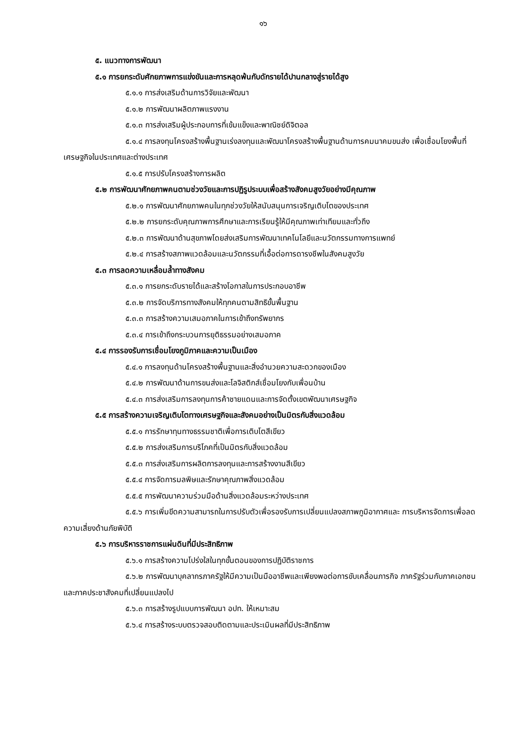๑๖
๕. แนวทางการพัฒนา
๕.๑ การยกระดับศักยภาพการแข่งขันและการหลุดพ้นกับดักรายได้ปานกลางสู่รายได้สูง
๕.๑.๑ การส่งเสริมด้านการวิจัยและพัฒนา
๕.๑.๒ การพัฒนาผลิตภาพแรงงาน
๕.๑.๓ การส่งเสริมผู้ประกอบการที่เข้มแข็งและพาณิชย์ดิจิตอล
๕.๑.๔ การลงทุนโครงสร้างพื้นฐานเร่งลงทุนและพัฒนาโครงสร้างพื้นฐานด้านการคมนาคมขนส่ง เพื่อเชื่อมโยงพื้นที่เศรษฐกิจในประเทศและต่างประเทศ
๕.๑.๕ การปรับโครงสร้างการผลิต
๕.๒ การพัฒนาศักยภาพคนตามช่วงวัยและการปฏิรูประบบเพื่อสร้างสังคมสูงวัยอย่างมีคุณภาพ
๕.๒.๑ การพัฒนาศักยภาพคนในทุกช่วงวัยให้สนับสนุนการเจริญเติบโตของประเทศ
๕.๒.๒ การยกระดับคุณภาพการศึกษาและการเรียนรู้ให้มีคุณภาพเท่าเทียมและทั่วถึง
๕.๒.๓ การพัฒนาด้านสุขภาพโดยส่งเสริมการพัฒนาเทคโนโลยีและนวัตกรรมทางการแพทย์
๕.๒.๔ การสร้างสภาพแวดล้อมและนวัตกรรมที่เอื้อต่อการดารงชีพในสังคมสูงวัย
๕.๓ การลดความเหลื่อมล้ำทางสังคม
๕.๓.๑ การยกระดับรายได้และสร้างโอกาสในการประกอบอาชีพ
๕.๓.๒ การจัดบริการทางสังคมให้ทุกคนตามสิทธิขั้นพื้นฐาน
๕.๓.๓ การสร้างความเสมอภาคในการเข้าถึงทรัพยากร
๕.๓.๔ การเข้าถึงกระบวนการยุติธรรมอย่างเสมอภาค
๕.๔ การรองรับการเชื่อมโยงภูมิภาคและความเป็นเมือง
๕.๔.๑ การลงทุนด้านโครงสร้างพื้นฐานและสิ่งอำนวยความสะดวกของเมือง
๕.๔.๒ การพัฒนาด้านการขนส่งและโลจิสติกส์เชื่อมโยงกับเพื่อนบ้าน
๕.๔.๓ การส่งเสริมการลงทุนการค้าชายแดนและการจัดตั้งเขตพัฒนาเศรษฐกิจ
๕.๕ การสร้างความเจริญเติบโตทางเศรษฐกิจและสังคมอย่างเป็นมิตรกับสิ่งแวดล้อม
๕.๕.๑ การรักษาทุนทางธรรมชาติเพื่อการเติบโตสีเขียว
๕.๕.๒ การส่งเสริมการบริโภคที่เป็นมิตรกับสิ่งแวดล้อม
๕.๕.๓ การส่งเสริมการผลิตการลงทุนและการสร้างงานสีเขียว
๕.๕.๔ การจัดการมลพิษและรักษาคุณภาพสิ่งแวดล้อม
๕.๕.๕ การพัฒนาความร่วมมือด้านสิ่งแวดล้อมระหว่างประเทศ
๕.๕.๖ การเพิ่มขีดความสามารถในการปรับตัวเพื่อรองรับการเปลี่ยนแปลงสภาพภูมิอากาศและ การบริหารจัดการเพื่อลดความเสี่ยงด้านภัยพิบัติ
๕.๖ การบริหารราชการแผ่นดินที่มีประสิทธิภาพ
๕.๖.๑ การสร้างความโปร่งใสในทุกขั้นตอนของการปฏิบัติราชการ
๕.๖.๒ การพัฒนาบุคลากรภาครัฐให้มีความเป็นมืออาชีพและเพียงพอต่อการขับเคลื่อนภารกิจ ภาครัฐร่วมกับภาคเอกชนและภาคประชาสังคมที่เปลี่ยนแปลงไป
๕.๖.๓ การสร้างรูปแบบการพัฒนา อปท. ให้เหมาะสม
๕.๖.๔ การสร้างระบบตรวจสอบติดตามและประเมินผลที่มีประสิทธิภาพ